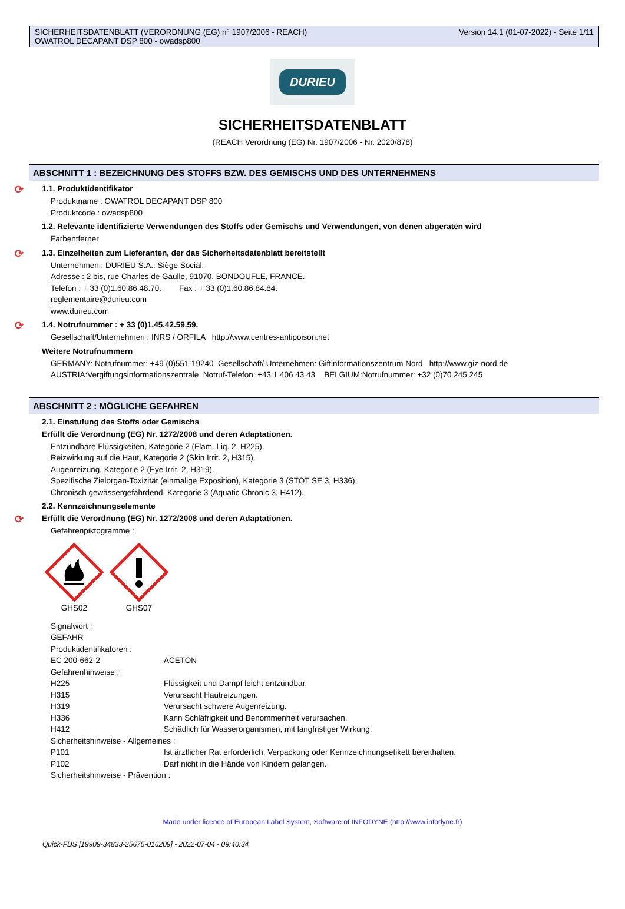SICHERHEITSDATENBLATT (VERORDNUNG (EG) n° 1907/2006 - REACH)
OWATROL DECAPANT DSP 800 - owadsp800
Version 14.1 (01-07-2022) - Seite 1/11
DURIEU
SICHERHEITSDATENBLATT
(REACH Verordnung (EG) Nr. 1907/2006 - Nr. 2020/878)
ABSCHNITT 1 : BEZEICHNUNG DES STOFFS BZW. DES GEMISCHS UND DES UNTERNEHMENS
⟳ 1.1. Produktidentifikator
Produktname : OWATROL DECAPANT DSP 800
Produktcode : owadsp800
1.2. Relevante identifizierte Verwendungen des Stoffs oder Gemischs und Verwendungen, von denen abgeraten wird
Farbentferner
⟳ 1.3. Einzelheiten zum Lieferanten, der das Sicherheitsdatenblatt bereitstellt
Unternehmen : DURIEU S.A.: Siège Social.
Adresse : 2 bis, rue Charles de Gaulle, 91070, BONDOUFLE, FRANCE.
Telefon : + 33 (0)1.60.86.48.70. Fax : + 33 (0)1.60.86.84.84.
reglementaire@durieu.com
www.durieu.com
⟳ 1.4. Notrufnummer : + 33 (0)1.45.42.59.59.
Gesellschaft/Unternehmen : INRS / ORFILA http://www.centres-antipoison.net
Weitere Notrufnummern
GERMANY: Notrufnummer: +49 (0)551-19240 Gesellschaft/ Unternehmen: Giftinformationszentrum Nord http://www.giz-nord.de
AUSTRIA:Vergiftungsinformationszentrale Notruf-Telefon: +43 1 406 43 43 BELGIUM:Notrufnummer: +32 (0)70 245 245
ABSCHNITT 2 : MÖGLICHE GEFAHREN
2.1. Einstufung des Stoffs oder Gemischs
Erfüllt die Verordnung (EG) Nr. 1272/2008 und deren Adaptationen.
Entzündbare Flüssigkeiten, Kategorie 2 (Flam. Liq. 2, H225).
Reizwirkung auf die Haut, Kategorie 2 (Skin Irrit. 2, H315).
Augenreizung, Kategorie 2 (Eye Irrit. 2, H319).
Spezifische Zielorgan-Toxizität (einmalige Exposition), Kategorie 3 (STOT SE 3, H336).
Chronisch gewässergefährdend, Kategorie 3 (Aquatic Chronic 3, H412).
2.2. Kennzeichnungselemente
⟳ Erfüllt die Verordnung (EG) Nr. 1272/2008 und deren Adaptationen.
Gefahrenpiktogramme :
GHS02
GHS07
Signalwort :
GEFAHR
Produktidentifikatoren :
EC 200-662-2 ACETON
Gefahrenhinweise :
H225 Flüssigkeit und Dampf leicht entzündbar.
H315 Verursacht Hautreizungen.
H319 Verursacht schwere Augenreizung.
H336 Kann Schläfrigkeit und Benommenheit verursachen.
H412 Schädlich für Wasserorganismen, mit langfristiger Wirkung.
Sicherheitshinweise - Allgemeines :
P101 Ist ärztlicher Rat erforderlich, Verpackung oder Kennzeichnungsetikett bereithalten.
P102 Darf nicht in die Hände von Kindern gelangen.
Sicherheitshinweise - Prävention :
Made under licence of European Label System, Software of INFODYNE (http://www.infodyne.fr)
Quick-FDS [19909-34833-25675-016209] - 2022-07-04 - 09:40:34